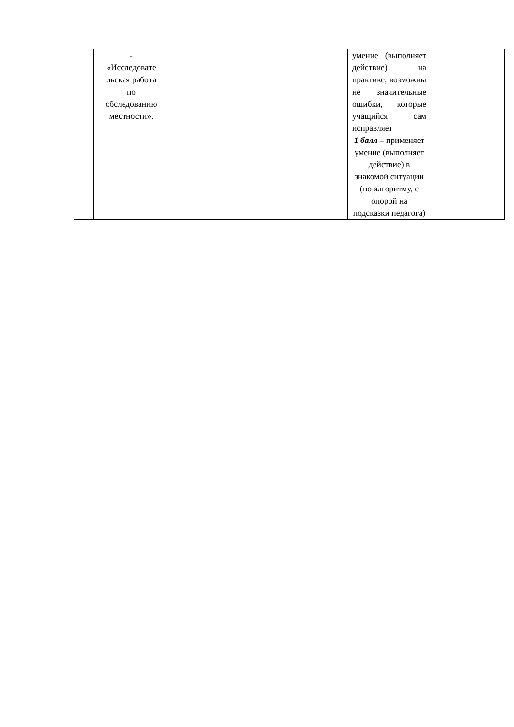| | - «Исследовате льская работа по обследованию местности». | | | умение (выполняет действие) на практике, возможны не значительные ошибки, которые учащийся сам исправляет 1 балл – применяет умение (выполняет действие) в знакомой ситуации (по алгоритму, с опорой на подсказки педагога) | |